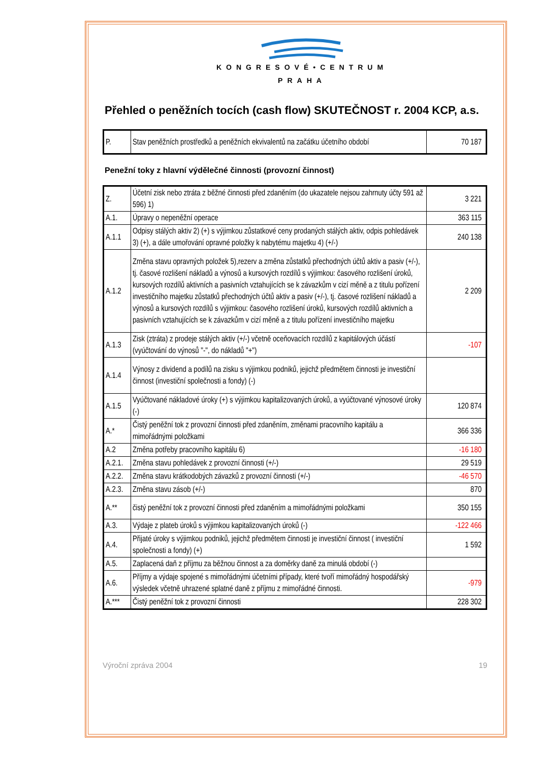KONGRESOVÉ•CENTRUM
PRAHA
Přehled o peněžních tocích (cash flow) SKUTEČNOST r. 2004 KCP, a.s.
| P. | Stav peněžních prostředků a peněžních ekvivalentů na začátku účetního období | 70 187 |
Penežní toky z hlavní výdělečné činnosti (provozní činnost)
| Z. | Účetní zisk nebo ztráta z běžné činnosti před zdaněním (do ukazatele nejsou zahrnuty účty 591 až 596) 1) | 3 221 |
| A.1. | Úpravy o nepeněžní operace | 363 115 |
| A.1.1 | Odpisy stálých aktiv 2) (+) s výjimkou zůstatkové ceny prodaných stálých aktiv, odpis pohledávek 3) (+), a dále umořování opravné položky k nabytému majetku 4) (+/-) | 240 138 |
| A.1.2 | Změna stavu opravných položek 5),rezerv a změna zůstatků přechodných účtů aktiv a pasiv (+/-), tj. časové rozlišení nákladů a výnosů a kursových rozdílů s výjimkou: časového rozlišení úroků, kursových rozdílů aktivních a pasivních vztahujících se k závazkům v cizí měně a z titulu pořízení investičního majetku zůstatků přechodných účtů aktiv a pasiv (+/-), tj. časové rozlišení nákladů a výnosů a kursových rozdílů s výjimkou: časového rozlišení úroků, kursových rozdílů aktivních a pasivních vztahujících se k závazkům v cizí měně a z titulu pořízení investičního majetku | 2 209 |
| A.1.3 | Zisk (ztráta) z prodeje stálých aktiv (+/-) včetně oceňovacích rozdílů z kapitálových účástí (vyúčtování do výnosů "-", do nákladů "+") | -107 |
| A.1.4 | Výnosy z dividend a podílů na zisku s výjimkou podniků, jejichž předmětem činnosti je investiční činnost (investiční společnosti a fondy) (-) | |
| A.1.5 | Vyúčtované nákladové úroky (+) s výjimkou kapitalizovaných úroků, a vyúčtované výnosové úroky (-) | 120 874 |
| A.* | Čistý peněžní tok z provozní činnosti před zdaněním, změnami pracovního kapitálu a mimořádnými položkami | 366 336 |
| A.2 | Změna potřeby pracovního kapitálu 6) | -16 180 |
| A.2.1. | Změna stavu pohledávek z provozní činnosti (+/-) | 29 519 |
| A.2.2. | Změna stavu krátkodobých závazků z provozní činnosti (+/-) | -46 570 |
| A.2.3. | Změna stavu zásob (+/-) | 870 |
| A.** | čistý peněžní tok z provozní činnosti před zdaněním a mimořádnými položkami | 350 155 |
| A.3. | Výdaje z plateb úroků s výjimkou kapitalizovaných úroků (-) | -122 466 |
| A.4. | Přijaté úroky s výjimkou podniků, jejichž předmětem činnosti je investiční činnost ( investiční společnosti a fondy) (+) | 1 592 |
| A.5. | Zaplacená daň z příjmu za běžnou činnost a za doměrky daně za minulá období (-) | |
| A.6. | Příjmy a výdaje spojené s mimořádnými účetními případy, které tvoří mimořádný hospodářský výsledek včetně uhrazené splatné daně z příjmu z mimořádné činnosti. | -979 |
| A.*** | Čistý peněžní tok z provozní činnosti | 228 302 |
Výroční zpráva 2004 19